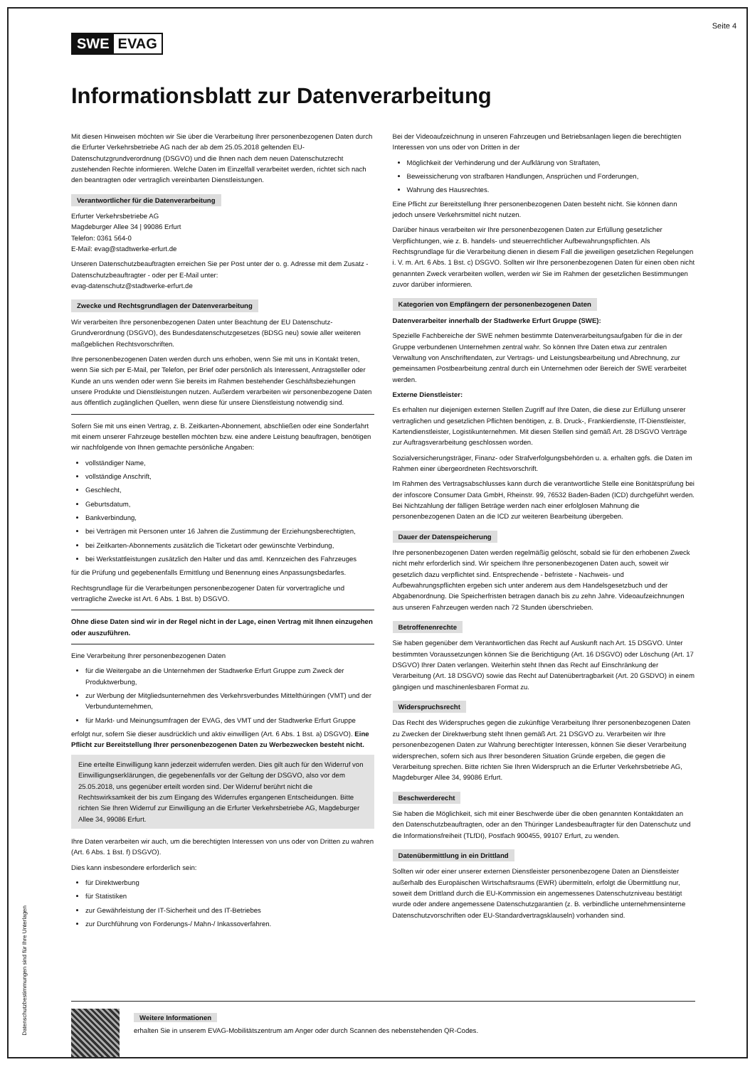Seite 4
SWE EVAG
Informationsblatt zur Datenverarbeitung
Mit diesen Hinweisen möchten wir Sie über die Verarbeitung Ihrer personenbezogenen Daten durch die Erfurter Verkehrsbetriebe AG nach der ab dem 25.05.2018 geltenden EU-Datenschutzgrundverordnung (DSGVO) und die Ihnen nach dem neuen Datenschutzrecht zustehenden Rechte informieren. Welche Daten im Einzelfall verarbeitet werden, richtet sich nach den beantragten oder vertraglich vereinbarten Dienstleistungen.
Verantwortlicher für die Datenverarbeitung
Erfurter Verkehrsbetriebe AG
Magdeburger Allee 34 | 99086 Erfurt
Telefon: 0361 564-0
E-Mail: evag@stadtwerke-erfurt.de
Unseren Datenschutzbeauftragten erreichen Sie per Post unter der o. g. Adresse mit dem Zusatz - Datenschutzbeauftragter - oder per E-Mail unter:
evag-datenschutz@stadtwerke-erfurt.de
Zwecke und Rechtsgrundlagen der Datenverarbeitung
Wir verarbeiten Ihre personenbezogenen Daten unter Beachtung der EU Datenschutz-Grundverordnung (DSGVO), des Bundesdatenschutzgesetzes (BDSG neu) sowie aller weiteren maßgeblichen Rechtsvorschriften.
Ihre personenbezogenen Daten werden durch uns erhoben, wenn Sie mit uns in Kontakt treten, wenn Sie sich per E-Mail, per Telefon, per Brief oder persönlich als Interessent, Antragsteller oder Kunde an uns wenden oder wenn Sie bereits im Rahmen bestehender Geschäftsbeziehungen unsere Produkte und Dienstleistungen nutzen. Außerdem verarbeiten wir personenbezogene Daten aus öffentlich zugänglichen Quellen, wenn diese für unsere Dienstleistung notwendig sind.
Sofern Sie mit uns einen Vertrag, z. B. Zeitkarten-Abonnement, abschließen oder eine Sonderfahrt mit einem unserer Fahrzeuge bestellen möchten bzw. eine andere Leistung beauftragen, benötigen wir nachfolgende von Ihnen gemachte persönliche Angaben:
vollständiger Name,
vollständige Anschrift,
Geschlecht,
Geburtsdatum,
Bankverbindung,
bei Verträgen mit Personen unter 16 Jahren die Zustimmung der Erziehungsberechtigten,
bei Zeitkarten-Abonnements zusätzlich die Ticketart oder gewünschte Verbindung,
bei Werkstattleistungen zusätzlich den Halter und das amtl. Kennzeichen des Fahrzeuges
für die Prüfung und gegebenenfalls Ermittlung und Benennung eines Anpassungsbedarfes.
Rechtsgrundlage für die Verarbeitungen personenbezogener Daten für vorvertragliche und vertragliche Zwecke ist Art. 6 Abs. 1 Bst. b) DSGVO.
Ohne diese Daten sind wir in der Regel nicht in der Lage, einen Vertrag mit Ihnen einzugehen oder auszuführen.
Eine Verarbeitung Ihrer personenbezogenen Daten
für die Weitergabe an die Unternehmen der Stadtwerke Erfurt Gruppe zum Zweck der Produktwerbung,
zur Werbung der Mitgliedsunternehmen des Verkehrsverbundes Mittelthüringen (VMT) und der Verbundunternehmen,
für Markt- und Meinungsumfragen der EVAG, des VMT und der Stadtwerke Erfurt Gruppe
erfolgt nur, sofern Sie dieser ausdrücklich und aktiv einwilligen (Art. 6 Abs. 1 Bst. a) DSGVO). Eine Pflicht zur Bereitstellung Ihrer personenbezogenen Daten zu Werbezwecken besteht nicht.
Eine erteilte Einwilligung kann jederzeit widerrufen werden. Dies gilt auch für den Widerruf von Einwilligungserklärungen, die gegebenenfalls vor der Geltung der DSGVO, also vor dem 25.05.2018, uns gegenüber erteilt worden sind. Der Widerruf berührt nicht die Rechtswirksamkeit der bis zum Eingang des Widerrufes ergangenen Entscheidungen. Bitte richten Sie Ihren Widerruf zur Einwilligung an die Erfurter Verkehrsbetriebe AG, Magdeburger Allee 34, 99086 Erfurt.
Ihre Daten verarbeiten wir auch, um die berechtigten Interessen von uns oder von Dritten zu wahren (Art. 6 Abs. 1 Bst. f) DSGVO).
Dies kann insbesondere erforderlich sein:
für Direktwerbung
für Statistiken
zur Gewährleistung der IT-Sicherheit und des IT-Betriebes
zur Durchführung von Forderungs-/ Mahn-/ Inkassoverfahren.
Bei der Videoaufzeichnung in unseren Fahrzeugen und Betriebsanlagen liegen die berechtigten Interessen von uns oder von Dritten in der
Möglichkeit der Verhinderung und der Aufklärung von Straftaten,
Beweissicherung von strafbaren Handlungen, Ansprüchen und Forderungen,
Wahrung des Hausrechtes.
Eine Pflicht zur Bereitstellung Ihrer personenbezogenen Daten besteht nicht. Sie können dann jedoch unsere Verkehrsmittel nicht nutzen.
Darüber hinaus verarbeiten wir Ihre personenbezogenen Daten zur Erfüllung gesetzlicher Verpflichtungen, wie z. B. handels- und steuerrechtlicher Aufbewahrungspflichten. Als Rechtsgrundlage für die Verarbeitung dienen in diesem Fall die jeweiligen gesetzlichen Regelungen i. V. m. Art. 6 Abs. 1 Bst. c) DSGVO. Sollten wir Ihre personenbezogenen Daten für einen oben nicht genannten Zweck verarbeiten wollen, werden wir Sie im Rahmen der gesetzlichen Bestimmungen zuvor darüber informieren.
Kategorien von Empfängern der personenbezogenen Daten
Datenverarbeiter innerhalb der Stadtwerke Erfurt Gruppe (SWE):
Spezielle Fachbereiche der SWE nehmen bestimmte Datenverarbeitungsaufgaben für die in der Gruppe verbundenen Unternehmen zentral wahr. So können Ihre Daten etwa zur zentralen Verwaltung von Anschriftendaten, zur Vertrags- und Leistungsbearbeitung und Abrechnung, zur gemeinsamen Postbearbeitung zentral durch ein Unternehmen oder Bereich der SWE verarbeitet werden.
Externe Dienstleister:
Es erhalten nur diejenigen externen Stellen Zugriff auf Ihre Daten, die diese zur Erfüllung unserer vertraglichen und gesetzlichen Pflichten benötigen, z. B. Druck-, Frankierdienste, IT-Dienstleister, Kartendienstleister, Logistikunternehmen. Mit diesen Stellen sind gemäß Art. 28 DSGVO Verträge zur Auftragsverarbeitung geschlossen worden.
Sozialversicherungsträger, Finanz- oder Strafverfolgungsbehörden u. a. erhalten ggfs. die Daten im Rahmen einer übergeordneten Rechtsvorschrift.
Im Rahmen des Vertragsabschlusses kann durch die verantwortliche Stelle eine Bonitätsprüfung bei der infoscore Consumer Data GmbH, Rheinstr. 99, 76532 Baden-Baden (ICD) durchgeführt werden. Bei Nichtzahlung der fälligen Beträge werden nach einer erfolglosen Mahnung die personenbezogenen Daten an die ICD zur weiteren Bearbeitung übergeben.
Dauer der Datenspeicherung
Ihre personenbezogenen Daten werden regelmäßig gelöscht, sobald sie für den erhobenen Zweck nicht mehr erforderlich sind. Wir speichern Ihre personenbezogenen Daten auch, soweit wir gesetzlich dazu verpflichtet sind. Entsprechende - befristete - Nachweis- und Aufbewahrungspflichten ergeben sich unter anderem aus dem Handelsgesetzbuch und der Abgabenordnung. Die Speicherfristen betragen danach bis zu zehn Jahre. Videoaufzeichnungen aus unseren Fahrzeugen werden nach 72 Stunden überschrieben.
Betroffenenrechte
Sie haben gegenüber dem Verantwortlichen das Recht auf Auskunft nach Art. 15 DSGVO. Unter bestimmten Voraussetzungen können Sie die Berichtigung (Art. 16 DSGVO) oder Löschung (Art. 17 DSGVO) Ihrer Daten verlangen. Weiterhin steht Ihnen das Recht auf Einschränkung der Verarbeitung (Art. 18 DSGVO) sowie das Recht auf Datenübertragbarkeit (Art. 20 GSDVO) in einem gängigen und maschinenlesbaren Format zu.
Widerspruchsrecht
Das Recht des Widerspruches gegen die zukünftige Verarbeitung Ihrer personenbezogenen Daten zu Zwecken der Direktwerbung steht Ihnen gemäß Art. 21 DSGVO zu. Verarbeiten wir Ihre personenbezogenen Daten zur Wahrung berechtigter Interessen, können Sie dieser Verarbeitung widersprechen, sofern sich aus Ihrer besonderen Situation Gründe ergeben, die gegen die Verarbeitung sprechen. Bitte richten Sie Ihren Widerspruch an die Erfurter Verkehrsbetriebe AG, Magdeburger Allee 34, 99086 Erfurt.
Beschwerderecht
Sie haben die Möglichkeit, sich mit einer Beschwerde über die oben genannten Kontaktdaten an den Datenschutzbeauftragten, oder an den Thüringer Landesbeauftragter für den Datenschutz und die Informationsfreiheit (TLfDI), Postfach 900455, 99107 Erfurt, zu wenden.
Datenübermittlung in ein Drittland
Sollten wir oder einer unserer externen Dienstleister personenbezogene Daten an Dienstleister außerhalb des Europäischen Wirtschaftsraums (EWR) übermitteln, erfolgt die Übermittlung nur, soweit dem Drittland durch die EU-Kommission ein angemessenes Datenschutzniveau bestätigt wurde oder andere angemessene Datenschutzgarantien (z. B. verbindliche unternehmensinterne Datenschutzvorschriften oder EU-Standardvertragsklauseln) vorhanden sind.
Weitere Informationen
erhalten Sie in unserem EVAG-Mobilitätszentrum am Anger oder durch Scannen des nebenstehenden QR-Codes.
Datenschutzbestimmungen sind für Ihre Unterlagen